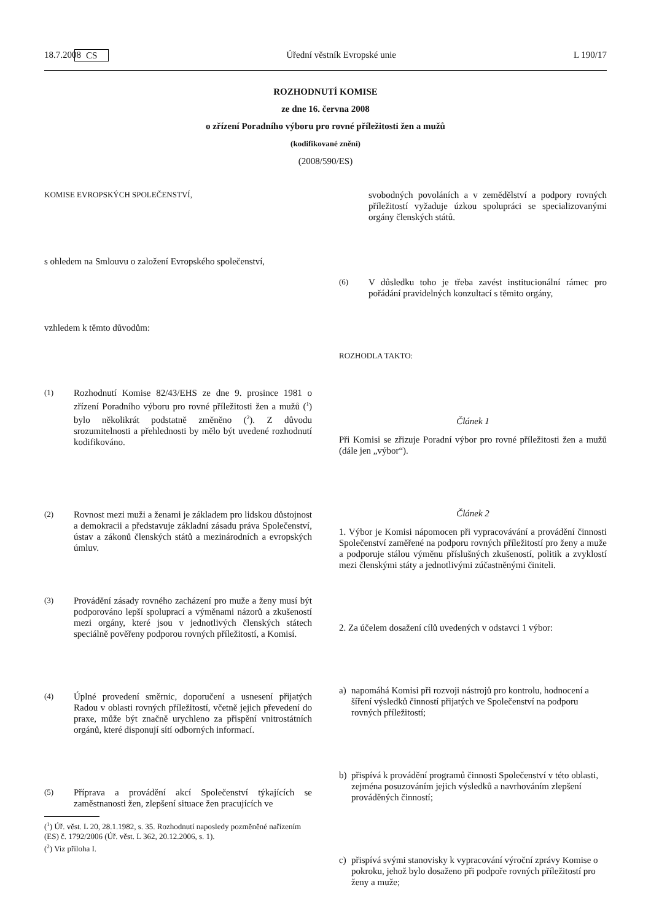18.7.2008 CS Úřední věstník Evropské unie L 190/17
ROZHODNUTÍ KOMISE
ze dne 16. června 2008
o zřízení Poradního výboru pro rovné příležitosti žen a mužů
(kodifikované znění)
(2008/590/ES)
KOMISE EVROPSKÝCH SPOLEČENSTVÍ,
s ohledem na Smlouvu o založení Evropského společenství,
vzhledem k těmto důvodům:
(1) Rozhodnutí Komise 82/43/EHS ze dne 9. prosince 1981 o zřízení Poradního výboru pro rovné příležitosti žen a mužů (<sup>1</sup>) bylo několikrát podstatně změněno (<sup>2</sup>). Z důvodu srozumitelnosti a přehlednosti by mělo být uvedené rozhodnutí kodifikováno.
(2) Rovnost mezi muži a ženami je základem pro lidskou důstojnost a demokracii a představuje základní zásadu práva Společenství, ústav a zákonů členských států a mezinárodních a evropských úmluv.
(3) Provádění zásady rovného zacházení pro muže a ženy musí být podporováno lepší spoluprací a výměnami názorů a zkušeností mezi orgány, které jsou v jednotlivých členských státech speciálně pověřeny podporou rovných příležitostí, a Komisí.
(4) Úplné provedení směrnic, doporučení a usnesení přijatých Radou v oblasti rovných příležitostí, včetně jejich převedení do praxe, může být značně urychleno za přispění vnitrostátních orgánů, které disponují sítí odborných informací.
(5) Příprava a provádění akcí Společenství týkajících se zaměstnanosti žen, zlepšení situace žen pracujících ve
(<sup>1</sup>) Úř. věst. L 20, 28.1.1982, s. 35. Rozhodnutí naposledy pozměněné nařízením (ES) č. 1792/2006 (Úř. věst. L 362, 20.12.2006, s. 1).
(<sup>2</sup>) Viz příloha I.
svobodných povoláních a v zemědělství a podpory rovných příležitostí vyžaduje úzkou spolupráci se specializovanými orgány členských států.
(6) V důsledku toho je třeba zavést institucionální rámec pro pořádání pravidelných konzultací s těmito orgány,
ROZHODLA TAKTO:
Článek 1
Při Komisi se zřizuje Poradní výbor pro rovné příležitosti žen a mužů (dále jen „výbor“).
Článek 2
1. Výbor je Komisi nápomocen při vypracovávání a provádění činnosti Společenství zaměřené na podporu rovných příležitostí pro ženy a muže a podporuje stálou výměnu příslušných zkušeností, politik a zvyklostí mezi členskými státy a jednotlivými zúčastněnými činiteli.
2. Za účelem dosažení cílů uvedených v odstavci 1 výbor:
a) napomáhá Komisi při rozvoji nástrojů pro kontrolu, hodnocení a šíření výsledků činností přijatých ve Společenství na podporu rovných příležitostí;
b) přispívá k provádění programů činnosti Společenství v této oblasti, zejména posuzováním jejich výsledků a navrhováním zlepšení prováděných činností;
c) přispívá svými stanovisky k vypracování výroční zprávy Komise o pokroku, jehož bylo dosaženo při podpoře rovných příležitostí pro ženy a muže;